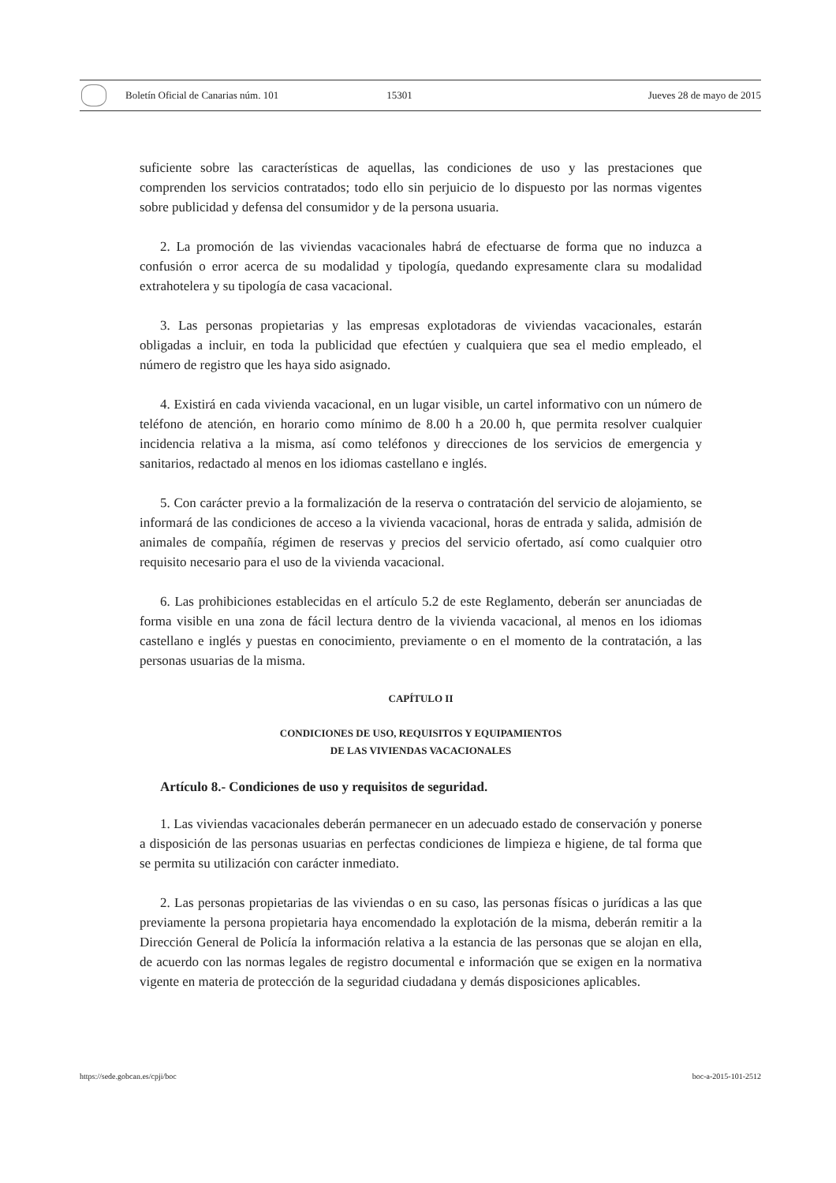Boletín Oficial de Canarias núm. 101
15301 Jueves 28 de mayo de 2015
suficiente sobre las características de aquellas, las condiciones de uso y las prestaciones que comprenden los servicios contratados; todo ello sin perjuicio de lo dispuesto por las normas vigentes sobre publicidad y defensa del consumidor y de la persona usuaria.
2. La promoción de las viviendas vacacionales habrá de efectuarse de forma que no induzca a confusión o error acerca de su modalidad y tipología, quedando expresamente clara su modalidad extrahotelera y su tipología de casa vacacional.
3. Las personas propietarias y las empresas explotadoras de viviendas vacacionales, estarán obligadas a incluir, en toda la publicidad que efectúen y cualquiera que sea el medio empleado, el número de registro que les haya sido asignado.
4. Existirá en cada vivienda vacacional, en un lugar visible, un cartel informativo con un número de teléfono de atención, en horario como mínimo de 8.00 h a 20.00 h, que permita resolver cualquier incidencia relativa a la misma, así como teléfonos y direcciones de los servicios de emergencia y sanitarios, redactado al menos en los idiomas castellano e inglés.
5. Con carácter previo a la formalización de la reserva o contratación del servicio de alojamiento, se informará de las condiciones de acceso a la vivienda vacacional, horas de entrada y salida, admisión de animales de compañía, régimen de reservas y precios del servicio ofertado, así como cualquier otro requisito necesario para el uso de la vivienda vacacional.
6. Las prohibiciones establecidas en el artículo 5.2 de este Reglamento, deberán ser anunciadas de forma visible en una zona de fácil lectura dentro de la vivienda vacacional, al menos en los idiomas castellano e inglés y puestas en conocimiento, previamente o en el momento de la contratación, a las personas usuarias de la misma.
CAPÍTULO II
CONDICIONES DE USO, REQUISITOS Y EQUIPAMIENTOS
DE LAS VIVIENDAS VACACIONALES
Artículo 8.- Condiciones de uso y requisitos de seguridad.
1. Las viviendas vacacionales deberán permanecer en un adecuado estado de conservación y ponerse a disposición de las personas usuarias en perfectas condiciones de limpieza e higiene, de tal forma que se permita su utilización con carácter inmediato.
2. Las personas propietarias de las viviendas o en su caso, las personas físicas o jurídicas a las que previamente la persona propietaria haya encomendado la explotación de la misma, deberán remitir a la Dirección General de Policía la información relativa a la estancia de las personas que se alojan en ella, de acuerdo con las normas legales de registro documental e información que se exigen en la normativa vigente en materia de protección de la seguridad ciudadana y demás disposiciones aplicables.
https://sede.gobcan.es/cpji/boc boc-a-2015-101-2512